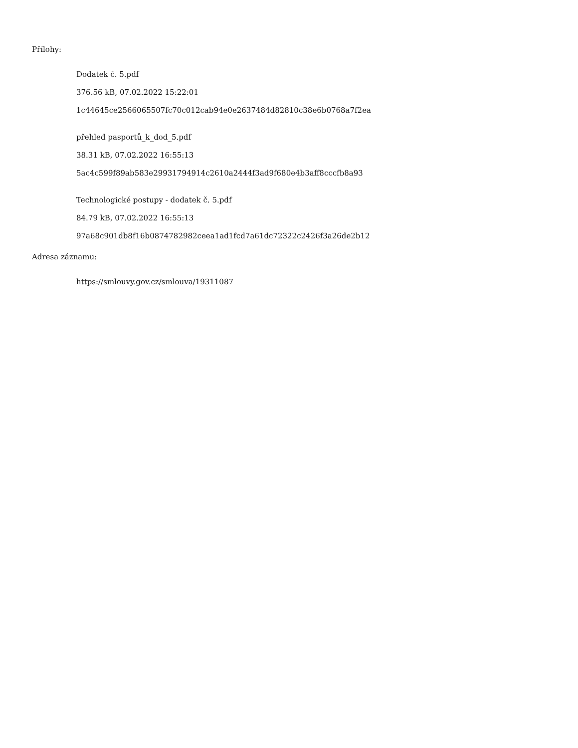Přílohy:
Dodatek č. 5.pdf
376.56 kB, 07.02.2022 15:22:01
1c44645ce2566065507fc70c012cab94e0e2637484d82810c38e6b0768a7f2ea
přehled pasportů_k_dod_5.pdf
38.31 kB, 07.02.2022 16:55:13
5ac4c599f89ab583e29931794914c2610a2444f3ad9f680e4b3aff8cccfb8a93
Technologické postupy - dodatek č. 5.pdf
84.79 kB, 07.02.2022 16:55:13
97a68c901db8f16b0874782982ceea1ad1fcd7a61dc72322c2426f3a26de2b12
Adresa záznamu:
https://smlouvy.gov.cz/smlouva/19311087